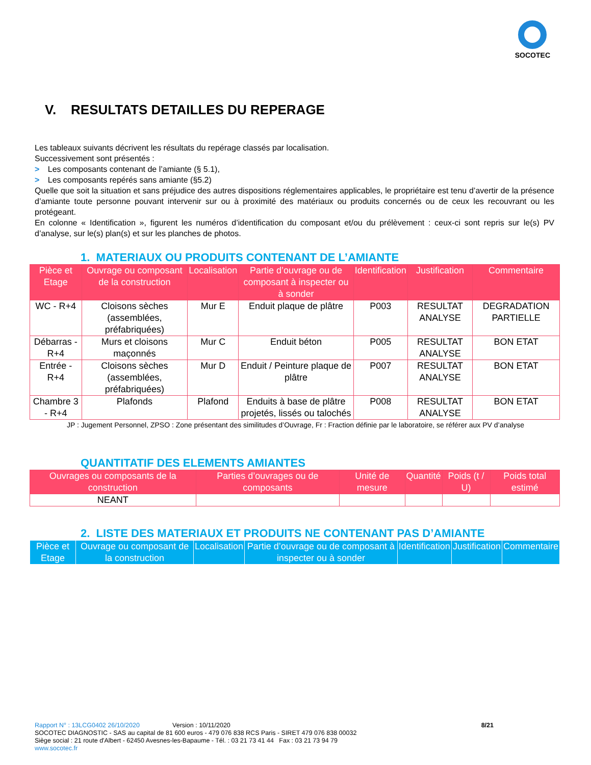SOCOTEC
V. RESULTATS DETAILLES DU REPERAGE
Les tableaux suivants décrivent les résultats du repérage classés par localisation.
Successivement sont présentés :
> Les composants contenant de l’amiante (§ 5.1),
> Les composants repérés sans amiante (§5.2)
Quelle que soit la situation et sans préjudice des autres dispositions réglementaires applicables, le propriétaire est tenu d’avertir de la présence d’amiante toute personne pouvant intervenir sur ou à proximité des matériaux ou produits concernés ou de ceux les recouvrant ou les protégeant.
En colonne « Identification », figurent les numéros d’identification du composant et/ou du prélèvement : ceux-ci sont repris sur le(s) PV d’analyse, sur le(s) plan(s) et sur les planches de photos.
1. MATERIAUX OU PRODUITS CONTENANT DE L’AMIANTE
| Pièce et Etage | Ouvrage ou composant de la construction | Localisation | Partie d’ouvrage ou de composant à inspecter ou à sonder | Identification | Justification | Commentaire |
| --- | --- | --- | --- | --- | --- | --- |
| WC - R+4 | Cloisons sèches (assemblées, préfabriquées) | Mur E | Enduit plaque de plâtre | P003 | RESULTAT ANALYSE | DEGRADATION PARTIELLE |
| Débarras - R+4 | Murs et cloisons maçonnés | Mur C | Enduit béton | P005 | RESULTAT ANALYSE | BON ETAT |
| Entrée - R+4 | Cloisons sèches (assemblées, préfabriquées) | Mur D | Enduit / Peinture plaque de plâtre | P007 | RESULTAT ANALYSE | BON ETAT |
| Chambre 3 - R+4 | Plafonds | Plafond | Enduits à base de plâtre projetés, lissés ou talochés | P008 | RESULTAT ANALYSE | BON ETAT |
JP : Jugement Personnel, ZPSO : Zone présentant des similitudes d’Ouvrage, Fr : Fraction définie par le laboratoire, se référer aux PV d’analyse
QUANTITATIF DES ELEMENTS AMIANTES
| Ouvrages ou composants de la construction | Parties d’ouvrages ou de composants | Unité de mesure | Quantité | Poids (t / U) | Poids total estimé |
| --- | --- | --- | --- | --- | --- |
| NEANT | | | | | |
2. LISTE DES MATERIAUX ET PRODUITS NE CONTENANT PAS D’AMIANTE
| Pièce et Etage | Ouvrage ou composant de la construction | Localisation | Partie d’ouvrage ou de composant à inspecter ou à sonder | Identification | Justification | Commentaire |
| --- | --- | --- | --- | --- | --- | --- |
Rapport N° : 13LCG0402 26/10/2020 Version : 10/11/2020 8/21
SOCOTEC DIAGNOSTIC - SAS au capital de 81 600 euros - 479 076 838 RCS Paris - SIRET 479 076 838 00032
Siège social : 21 route d'Albert - 62450 Avesnes-les-Bapaume - Tél. : 03 21 73 41 44 Fax : 03 21 73 94 79
www.socotec.fr